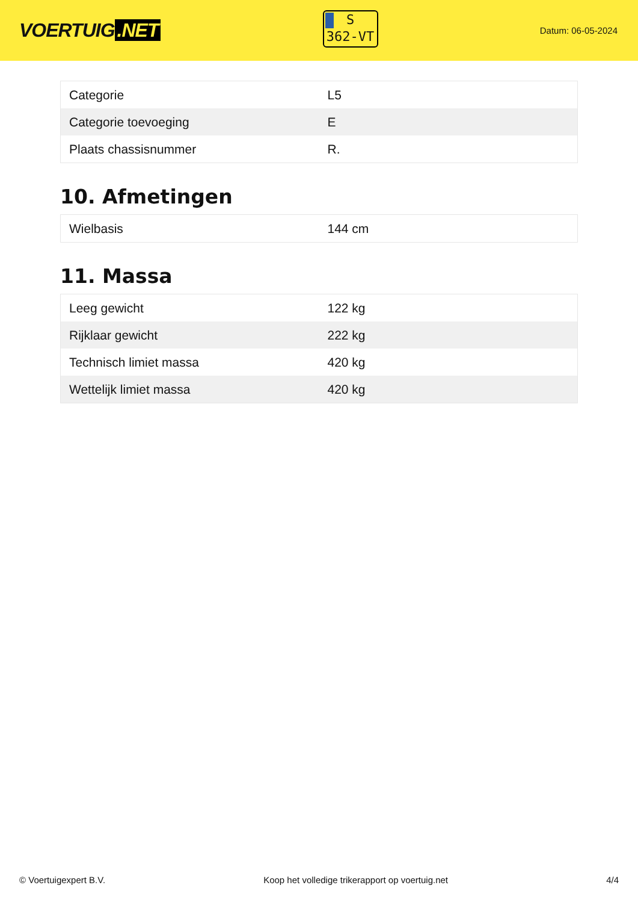VOERTUIG.NET
S
362-VT
Datum: 06-05-2024
| Categorie | L5 |
| Categorie toevoeging | E |
| Plaats chassisnummer | R. |
10. Afmetingen
| Wielbasis | 144 cm |
11. Massa
| Leeg gewicht | 122 kg |
| Rijklaar gewicht | 222 kg |
| Technisch limiet massa | 420 kg |
| Wettelijk limiet massa | 420 kg |
© Voertuigexpert B.V. Koop het volledige trikerapport op voertuig.net 4/4